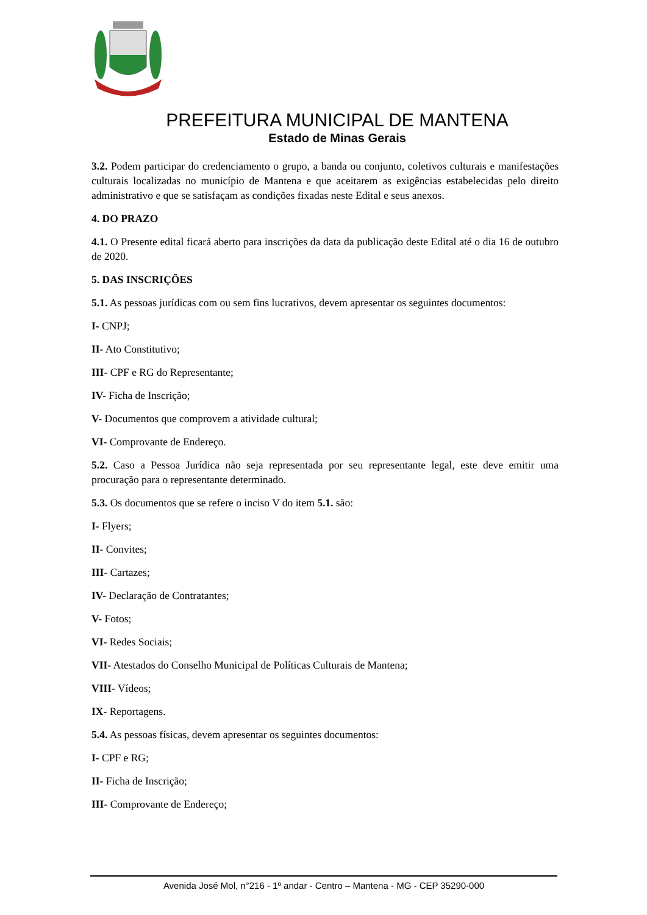PREFEITURA MUNICIPAL DE MANTENA
Estado de Minas Gerais
3.2. Podem participar do credenciamento o grupo, a banda ou conjunto, coletivos culturais e manifestações culturais localizadas no município de Mantena e que aceitarem as exigências estabelecidas pelo direito administrativo e que se satisfaçam as condições fixadas neste Edital e seus anexos.
4. DO PRAZO
4.1. O Presente edital ficará aberto para inscrições da data da publicação deste Edital até o dia 16 de outubro de 2020.
5. DAS INSCRIÇÕES
5.1. As pessoas jurídicas com ou sem fins lucrativos, devem apresentar os seguintes documentos:
I- CNPJ;
II- Ato Constitutivo;
III- CPF e RG do Representante;
IV- Ficha de Inscrição;
V- Documentos que comprovem a atividade cultural;
VI- Comprovante de Endereço.
5.2. Caso a Pessoa Jurídica não seja representada por seu representante legal, este deve emitir uma procuração para o representante determinado.
5.3. Os documentos que se refere o inciso V do item 5.1. são:
I- Flyers;
II- Convites;
III- Cartazes;
IV- Declaração de Contratantes;
V- Fotos;
VI- Redes Sociais;
VII- Atestados do Conselho Municipal de Políticas Culturais de Mantena;
VIII- Vídeos;
IX- Reportagens.
5.4. As pessoas físicas, devem apresentar os seguintes documentos:
I- CPF e RG;
II- Ficha de Inscrição;
III- Comprovante de Endereço;
Avenida José Mol, n°216 - 1º andar - Centro – Mantena - MG - CEP 35290-000